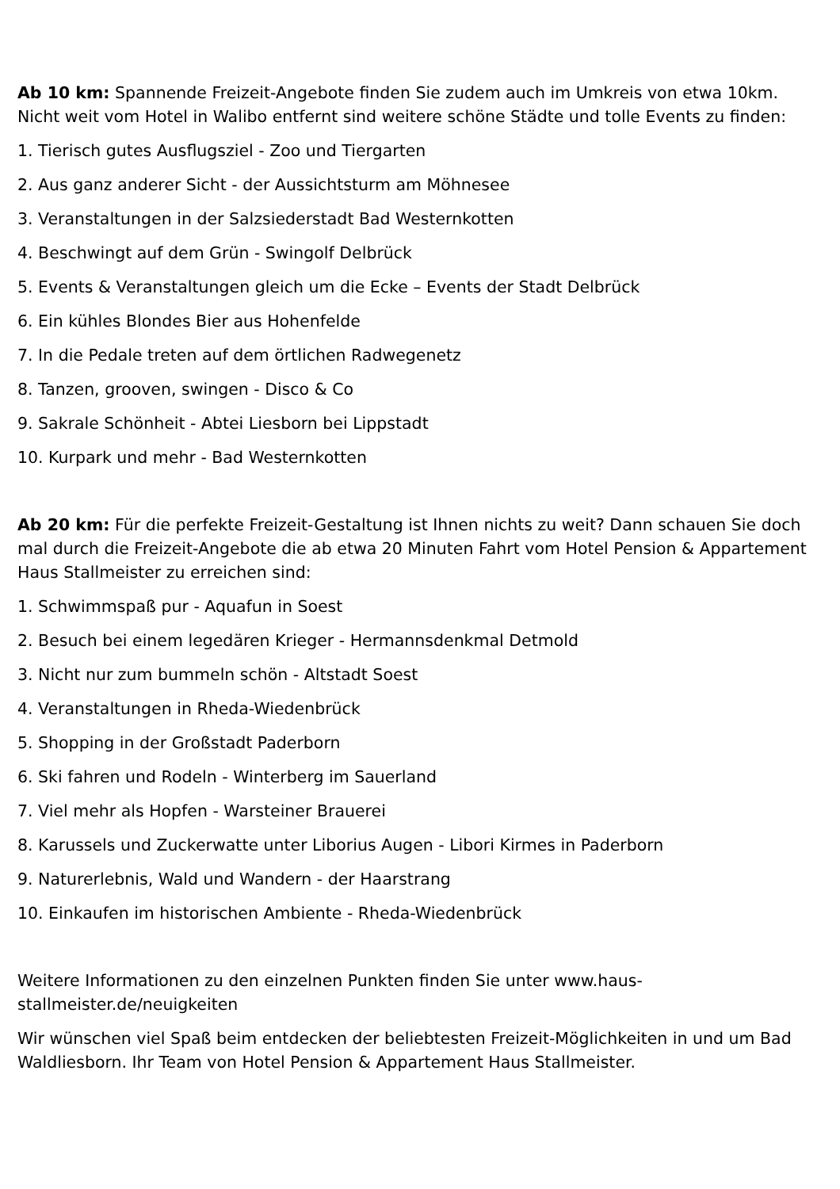Ab 10 km: Spannende Freizeit-Angebote finden Sie zudem auch im Umkreis von etwa 10km. Nicht weit vom Hotel in Walibo entfernt sind weitere schöne Städte und tolle Events zu finden:
1. Tierisch gutes Ausflugsziel - Zoo und Tiergarten
2. Aus ganz anderer Sicht - der Aussichtsturm am Möhnesee
3. Veranstaltungen in der Salzsiederstadt Bad Westernkotten
4. Beschwingt auf dem Grün - Swingolf Delbrück
5. Events & Veranstaltungen gleich um die Ecke – Events der Stadt Delbrück
6. Ein kühles Blondes Bier aus Hohenfelde
7. In die Pedale treten auf dem örtlichen Radwegenetz
8. Tanzen, grooven, swingen - Disco & Co
9. Sakrale Schönheit - Abtei Liesborn bei Lippstadt
10. Kurpark und mehr - Bad Westernkotten
Ab 20 km: Für die perfekte Freizeit-Gestaltung ist Ihnen nichts zu weit? Dann schauen Sie doch mal durch die Freizeit-Angebote die ab etwa 20 Minuten Fahrt vom Hotel Pension & Appartement Haus Stallmeister zu erreichen sind:
1. Schwimmspaß pur - Aquafun in Soest
2. Besuch bei einem legedären Krieger - Hermannsdenkmal Detmold
3. Nicht nur zum bummeln schön - Altstadt Soest
4. Veranstaltungen in Rheda-Wiedenbrück
5. Shopping in der Großstadt Paderborn
6. Ski fahren und Rodeln - Winterberg im Sauerland
7. Viel mehr als Hopfen - Warsteiner Brauerei
8. Karussels und Zuckerwatte unter Liborius Augen - Libori Kirmes in Paderborn
9. Naturerlebnis, Wald und Wandern - der Haarstrang
10. Einkaufen im historischen Ambiente - Rheda-Wiedenbrück
Weitere Informationen zu den einzelnen Punkten finden Sie unter www.haus-
stallmeister.de/neuigkeiten
Wir wünschen viel Spaß beim entdecken der beliebtesten Freizeit-Möglichkeiten in und um Bad Waldliesborn. Ihr Team von Hotel Pension & Appartement Haus Stallmeister.